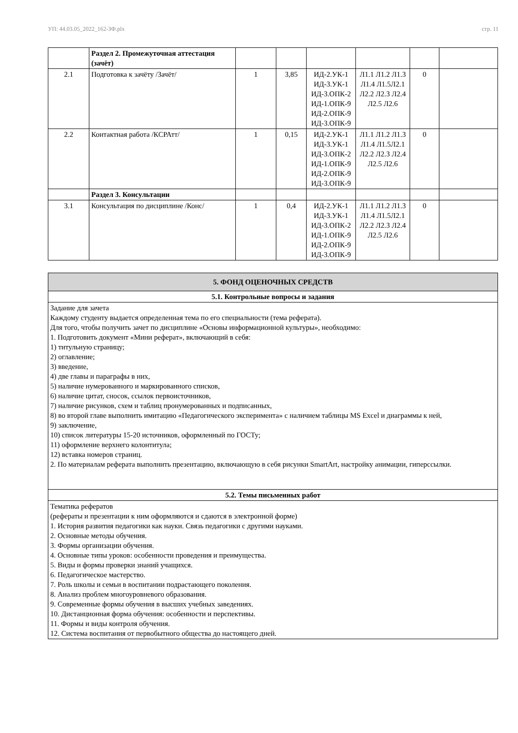УП: 44.03.05_2022_162-ЗФ.plx стр. 11
| | Раздел 2. Промежуточная аттестация (зачёт) | | | | | | |
| 2.1 | Подготовка к зачёту /Зачёт/ | 1 | 3,85 | ИД-2.УК-1 ИД-3.УК-1 ИД-3.ОПК-2 ИД-1.ОПК-9 ИД-2.ОПК-9 ИД-3.ОПК-9 | Л1.1 Л1.2 Л1.3 Л1.4 Л1.5Л2.1 Л2.2 Л2.3 Л2.4 Л2.5 Л2.6 | 0 | |
| 2.2 | Контактная работа /КСРАтт/ | 1 | 0,15 | ИД-2.УК-1 ИД-3.УК-1 ИД-3.ОПК-2 ИД-1.ОПК-9 ИД-2.ОПК-9 ИД-3.ОПК-9 | Л1.1 Л1.2 Л1.3 Л1.4 Л1.5Л2.1 Л2.2 Л2.3 Л2.4 Л2.5 Л2.6 | 0 | |
| | Раздел 3. Консультации | | | | | | |
| 3.1 | Консультация по дисциплине /Конс/ | 1 | 0,4 | ИД-2.УК-1 ИД-3.УК-1 ИД-3.ОПК-2 ИД-1.ОПК-9 ИД-2.ОПК-9 ИД-3.ОПК-9 | Л1.1 Л1.2 Л1.3 Л1.4 Л1.5Л2.1 Л2.2 Л2.3 Л2.4 Л2.5 Л2.6 | 0 | |
| 5. ФОНД ОЦЕНОЧНЫХ СРЕДСТВ |
| 5.1. Контрольные вопросы и задания |
| Задание для зачета Каждому студенту выдается определенная тема по его специальности (тема реферата). Для того, чтобы получить зачет по дисциплине «Основы информационной культуры», необходимо: 1. Подготовить документ «Мини реферат», включающий в себя: 1) титульную страницу; 2) оглавление; 3) введение, 4) две главы и параграфы в них, 5) наличие нумерованного и маркированного списков, 6) наличие цитат, сносок, ссылок первоисточников, 7) наличие рисунков, схем и таблиц пронумерованных и подписанных, 8) во второй главе выполнить имитацию «Педагогического эксперимента» с наличием таблицы MS Excel и диаграммы к ней, 9) заключение, 10) список литературы 15-20 источников, оформленный по ГОСТу; 11) оформление верхнего колонтитула; 12) вставка номеров страниц. 2. По материалам реферата выполнить презентацию, включающую в себя рисунки SmartArt, настройку анимации, гиперссылки. |
| 5.2. Темы письменных работ |
| Тематика рефератов (рефераты и презентации к ним оформляются и сдаются в электронной форме) 1. История развития педагогики как науки. Связь педагогики с другими науками. 2. Основные методы обучения. 3. Формы организации обучения. 4. Основные типы уроков: особенности проведения и преимущества. 5. Виды и формы проверки знаний учащихся. 6. Педагогическое мастерство. 7. Роль школы и семьи в воспитании подрастающего поколения. 8. Анализ проблем многоуровневого образования. 9. Современные формы обучения в высших учебных заведениях. 10. Дистанционная форма обучения: особенности и перспективы. 11. Формы и виды контроля обучения. 12. Система воспитания от первобытного общества до настоящего дней. |